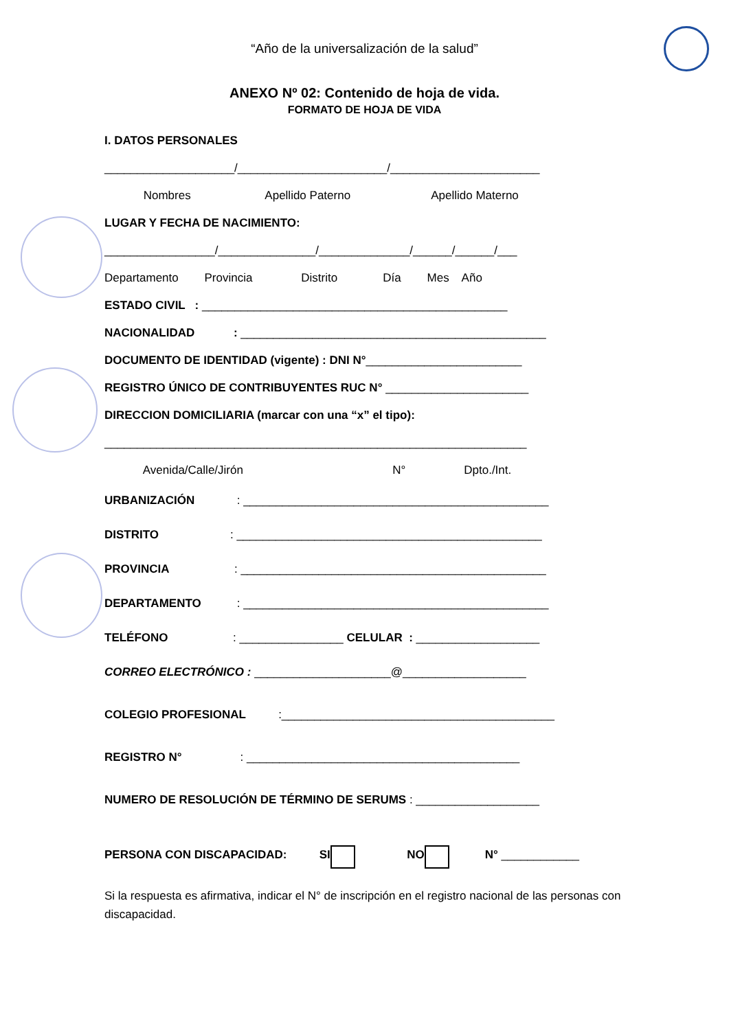“Año de la universalización de la salud”
ANEXO Nº 02: Contenido de hoja de vida.
FORMATO DE HOJA DE VIDA
I. DATOS PERSONALES
____________________/_______________________/_______________________
Nombres Apellido Paterno Apellido Materno
LUGAR Y FECHA DE NACIMIENTO:
_________________/_______________/______________/______/______/___
Departamento Provincia Distrito Día Mes Año
ESTADO CIVIL : _______________________________________________
NACIONALIDAD : _______________________________________________
DOCUMENTO DE IDENTIDAD (vigente) : DNI N°________________________
REGISTRO ÚNICO DE CONTRIBUYENTES RUC N° ______________________
DIRECCION DOMICILIARIA (marcar con una “x” el tipo):
_________________________________________________________________
Avenida/Calle/Jirón N° Dpto./Int.
URBANIZACIÓN : _______________________________________________
DISTRITO : _______________________________________________
PROVINCIA : _______________________________________________
DEPARTAMENTO : _______________________________________________
TELÉFONO : ________________ CELULAR : ___________________
CORREO ELECTRÓNICO : _____________________@___________________
COLEGIO PROFESIONAL :__________________________________________
REGISTRO N° : __________________________________________
NUMERO DE RESOLUCIÓN DE TÉRMINO DE SERUMS : ___________________
PERSONA CON DISCAPACIDAD: SI NO N° ____________
Si la respuesta es afirmativa, indicar el N° de inscripción en el registro nacional de las personas con discapacidad.